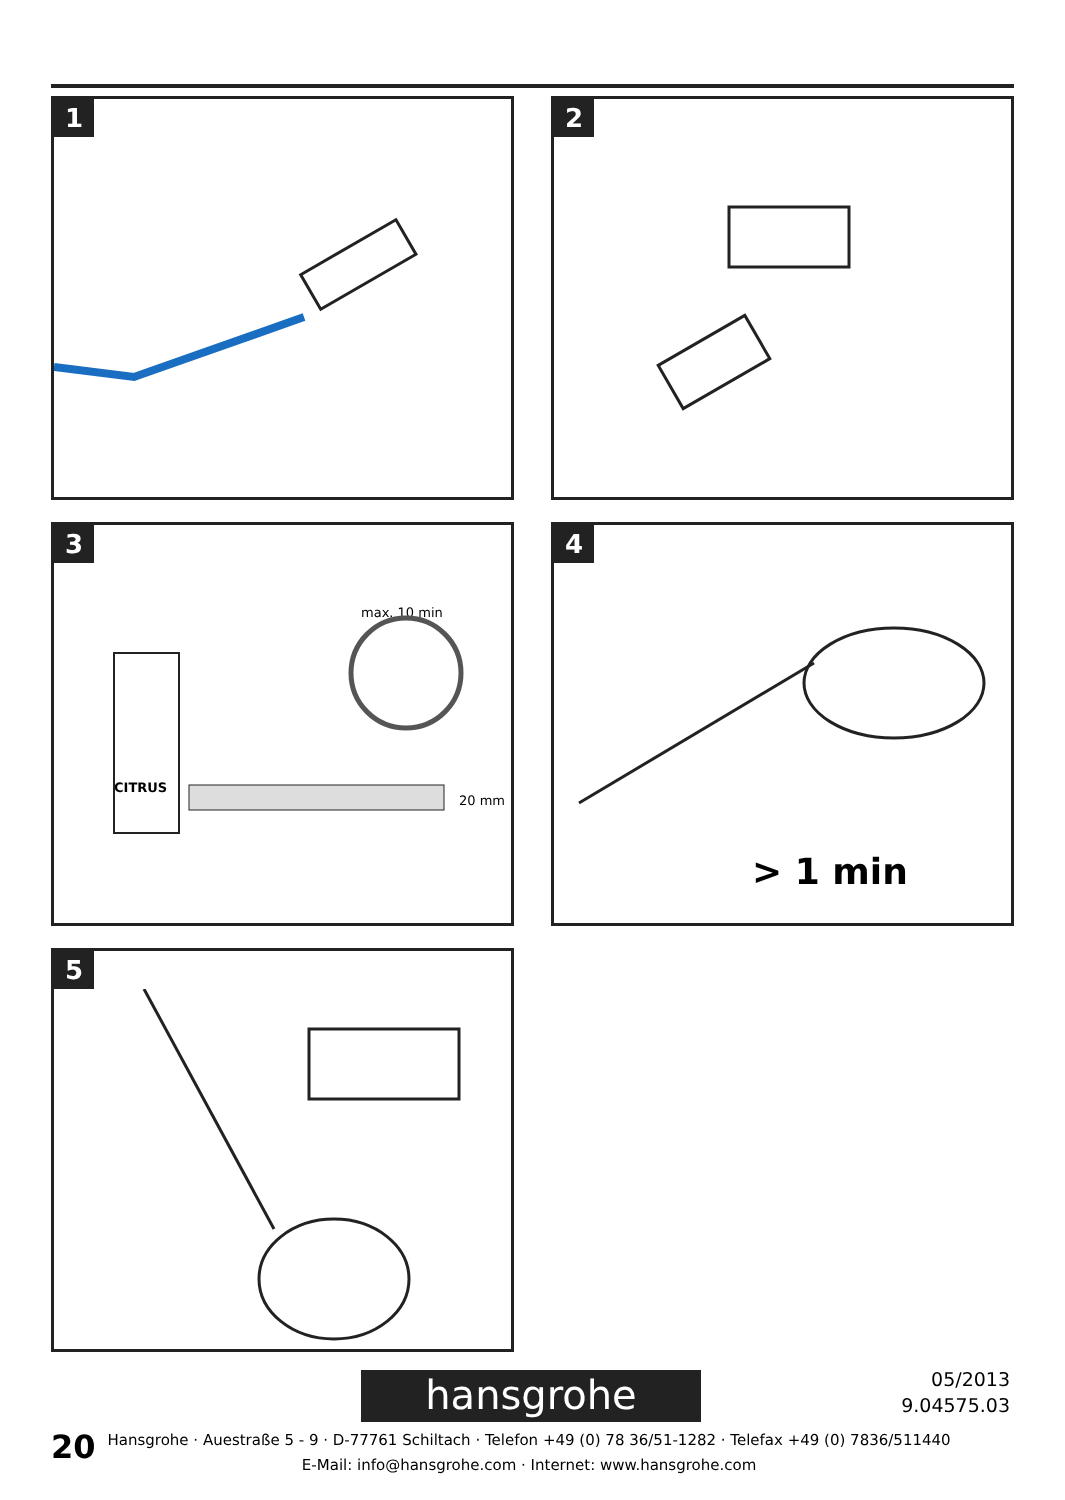1
2
3
max. 10 min
CITRUS
20 mm
4
> 1 min
5
hansgrohe
05/2013
9.04575.03
20
Hansgrohe · Auestraße 5 - 9 · D-77761 Schiltach · Telefon +49 (0) 78 36/51-1282 · Telefax +49 (0) 7836/511440
E-Mail: info@hansgrohe.com · Internet: www.hansgrohe.com